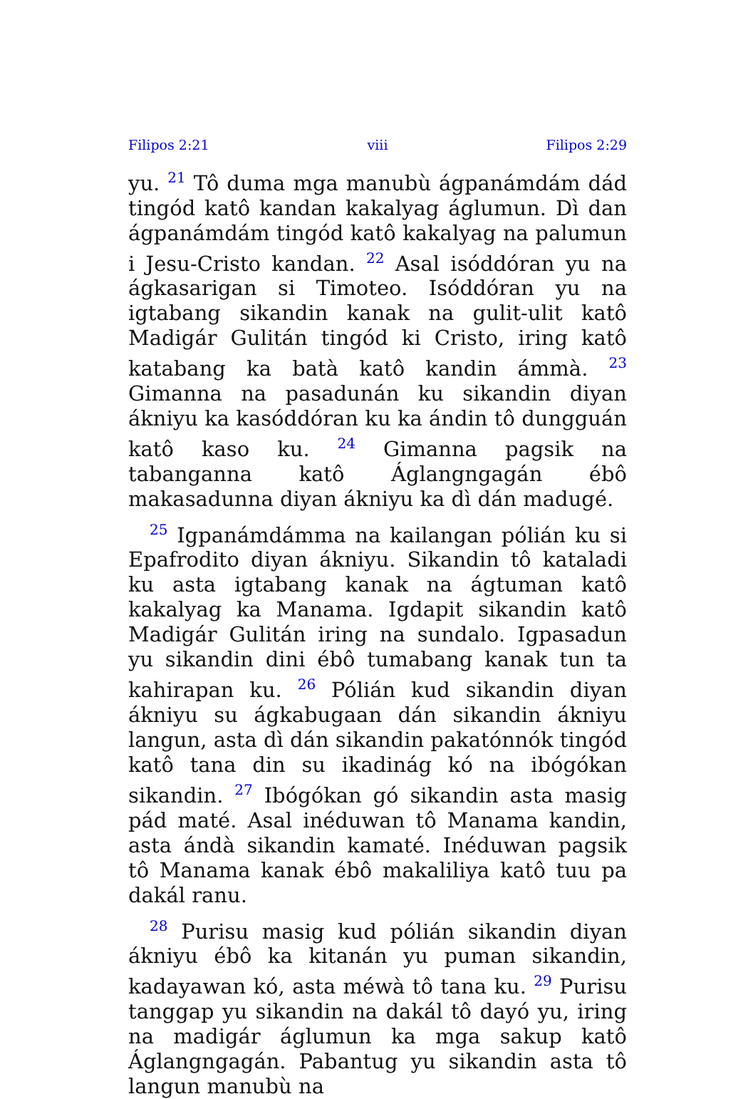Filipos 2:21 viii Filipos 2:29
yu. <sup>21</sup> Tô duma mga manubù ágpanámdám dád tingód katô kandan kakalyag áglumun. Dì dan ágpanámdám tingód katô kakalyag na palumun i Jesu-Cristo kandan. <sup>22</sup> Asal isóddóran yu na ágkasarigan si Timoteo. Isóddóran yu na igtabang sikandin kanak na gulit-ulit katô Madigár Gulitán tingód ki Cristo, iring katô katabang ka batà katô kandin ámmà. <sup>23</sup> Gimanna na pasadunán ku sikandin diyan ákniyu ka kasóddóran ku ka ándin tô dungguán katô kaso ku. <sup>24</sup> Gimanna pagsik na tabanganna katô Áglangngagán ébô makasadunna diyan ákniyu ka dì dán madugé.
<sup>25</sup> Igpanámdámma na kailangan pólián ku si Epafrodito diyan ákniyu. Sikandin tô kataladi ku asta igtabang kanak na ágtuman katô kakalyag ka Manama. Igdapit sikandin katô Madigár Gulitán iring na sundalo. Igpasadun yu sikandin dini ébô tumabang kanak tun ta kahirapan ku. <sup>26</sup> Pólián kud sikandin diyan ákniyu su ágkabugaan dán sikandin ákniyu langun, asta dì dán sikandin pakatónnók tingód katô tana din su ikadinág kó na ibógókan sikandin. <sup>27</sup> Ibógókan gó sikandin asta masig pád maté. Asal inéduwan tô Manama kandin, asta ándà sikandin kamaté. Inéduwan pagsik tô Manama kanak ébô makaliliya katô tuu pa dakál ranu.
<sup>28</sup> Purisu masig kud pólián sikandin diyan ákniyu ébô ka kitanán yu puman sikandin, kadayawan kó, asta méwà tô tana ku. <sup>29</sup> Purisu tanggap yu sikandin na dakál tô dayó yu, iring na madigár áglumun ka mga sakup katô Áglangngagán. Pabantug yu sikandin asta tô langun manubù na